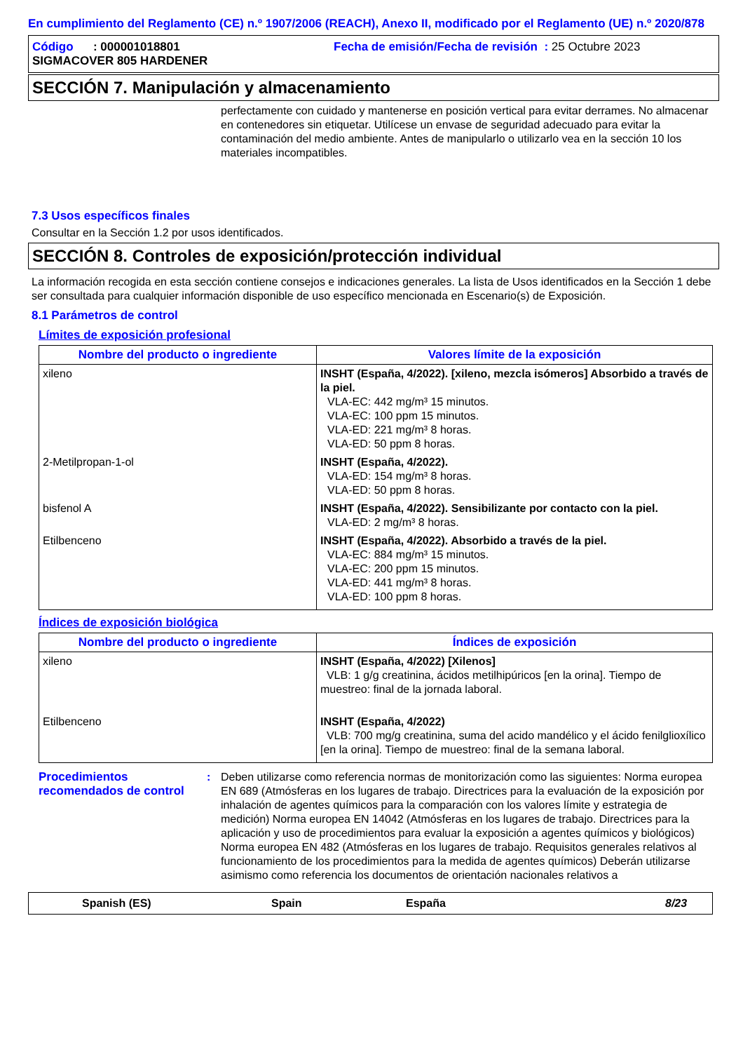En cumplimiento del Reglamento (CE) n.º 1907/2006 (REACH), Anexo II, modificado por el Reglamento (UE) n.º 2020/878
Código : 000001018801
SIGMACOVER 805 HARDENER
Fecha de emisión/Fecha de revisión : 25 Octubre 2023
SECCIÓN 7. Manipulación y almacenamiento
perfectamente con cuidado y mantenerse en posición vertical para evitar derrames. No almacenar en contenedores sin etiquetar. Utilícese un envase de seguridad adecuado para evitar la contaminación del medio ambiente. Antes de manipularlo o utilizarlo vea en la sección 10 los materiales incompatibles.
7.3 Usos específicos finales
Consultar en la Sección 1.2 por usos identificados.
SECCIÓN 8. Controles de exposición/protección individual
La información recogida en esta sección contiene consejos e indicaciones generales. La lista de Usos identificados en la Sección 1 debe ser consultada para cualquier información disponible de uso específico mencionada en Escenario(s) de Exposición.
8.1 Parámetros de control
Límites de exposición profesional
| Nombre del producto o ingrediente | Valores límite de la exposición |
| --- | --- |
| xileno | INSHT (España, 4/2022). [xileno, mezcla isómeros] Absorbido a través de la piel. VLA-EC: 442 mg/m³ 15 minutos. VLA-EC: 100 ppm 15 minutos. VLA-ED: 221 mg/m³ 8 horas. VLA-ED: 50 ppm 8 horas. |
| 2-Metilpropan-1-ol | INSHT (España, 4/2022). VLA-ED: 154 mg/m³ 8 horas. VLA-ED: 50 ppm 8 horas. |
| bisfenol A | INSHT (España, 4/2022). Sensibilizante por contacto con la piel. VLA-ED: 2 mg/m³ 8 horas. |
| Etilbenceno | INSHT (España, 4/2022). Absorbido a través de la piel. VLA-EC: 884 mg/m³ 15 minutos. VLA-EC: 200 ppm 15 minutos. VLA-ED: 441 mg/m³ 8 horas. VLA-ED: 100 ppm 8 horas. |
Índices de exposición biológica
| Nombre del producto o ingrediente | Índices de exposición |
| --- | --- |
| xileno | INSHT (España, 4/2022) [Xilenos] VLB: 1 g/g creatinina, ácidos metilhipúricos [en la orina]. Tiempo de muestreo: final de la jornada laboral. |
| Etilbenceno | INSHT (España, 4/2022) VLB: 700 mg/g creatinina, suma del acido mandélico y el ácido fenilglioxílico [en la orina]. Tiempo de muestreo: final de la semana laboral. |
Procedimientos recomendados de control
: Deben utilizarse como referencia normas de monitorización como las siguientes: Norma europea EN 689 (Atmósferas en los lugares de trabajo. Directrices para la evaluación de la exposición por inhalación de agentes químicos para la comparación con los valores límite y estrategia de medición) Norma europea EN 14042 (Atmósferas en los lugares de trabajo. Directrices para la aplicación y uso de procedimientos para evaluar la exposición a agentes químicos y biológicos) Norma europea EN 482 (Atmósferas en los lugares de trabajo. Requisitos generales relativos al funcionamiento de los procedimientos para la medida de agentes químicos) Deberán utilizarse asimismo como referencia los documentos de orientación nacionales relativos a
Spanish (ES) Spain España 8/23